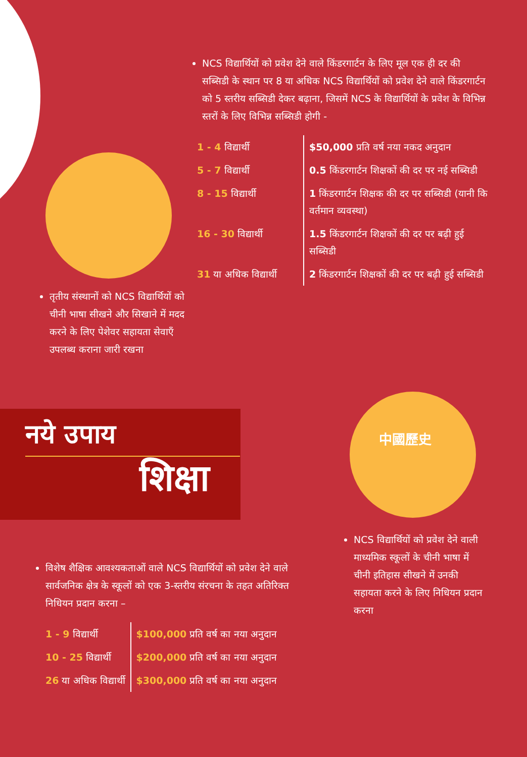NCS विद्यार्थियों को प्रवेश देने वाले किंडरगार्टन के लिए मूल एक ही दर की सब्सिडी के स्थान पर 8 या अधिक NCS विद्यार्थियों को प्रवेश देने वाले किंडरगार्टन को 5 स्तरीय सब्सिडी देकर बढ़ाना, जिसमें NCS के विद्यार्थियों के प्रवेश के विभिन्न स्तरों के लिए विभिन्न सब्सिडी होगी -
| 1 - 4 विद्यार्थी | $50,000 प्रति वर्ष नया नकद अनुदान |
| 5 - 7 विद्यार्थी | 0.5 किंडरगार्टन शिक्षकों की दर पर नई सब्सिडी |
| 8 - 15 विद्यार्थी | 1 किंडरगार्टन शिक्षक की दर पर सब्सिडी (यानी कि वर्तमान व्यवस्था) |
| 16 - 30 विद्यार्थी | 1.5 किंडरगार्टन शिक्षकों की दर पर बढ़ी हुई सब्सिडी |
| 31 या अधिक विद्यार्थी | 2 किंडरगार्टन शिक्षकों की दर पर बढ़ी हुई सब्सिडी |
तृतीय संस्थानों को NCS विद्यार्थियों को चीनी भाषा सीखने और सिखाने में मदद करने के लिए पेशेवर सहायता सेवाएँ उपलब्ध कराना जारी रखना
नये उपाय
शिक्षा
中國歷史
NCS विद्यार्थियों को प्रवेश देने वाली माध्यमिक स्कूलों के चीनी भाषा में चीनी इतिहास सीखने में उनकी सहायता करने के लिए निधियन प्रदान करना
विशेष शैक्षिक आवश्यकताओं वाले NCS विद्यार्थियों को प्रवेश देने वाले सार्वजनिक क्षेत्र के स्कूलों को एक 3-स्तरीय संरचना के तहत अतिरिक्त निधियन प्रदान करना –
| 1 - 9 विद्यार्थी | $100,000 प्रति वर्ष का नया अनुदान |
| 10 - 25 विद्यार्थी | $200,000 प्रति वर्ष का नया अनुदान |
| 26 या अधिक विद्यार्थी | $300,000 प्रति वर्ष का नया अनुदान |